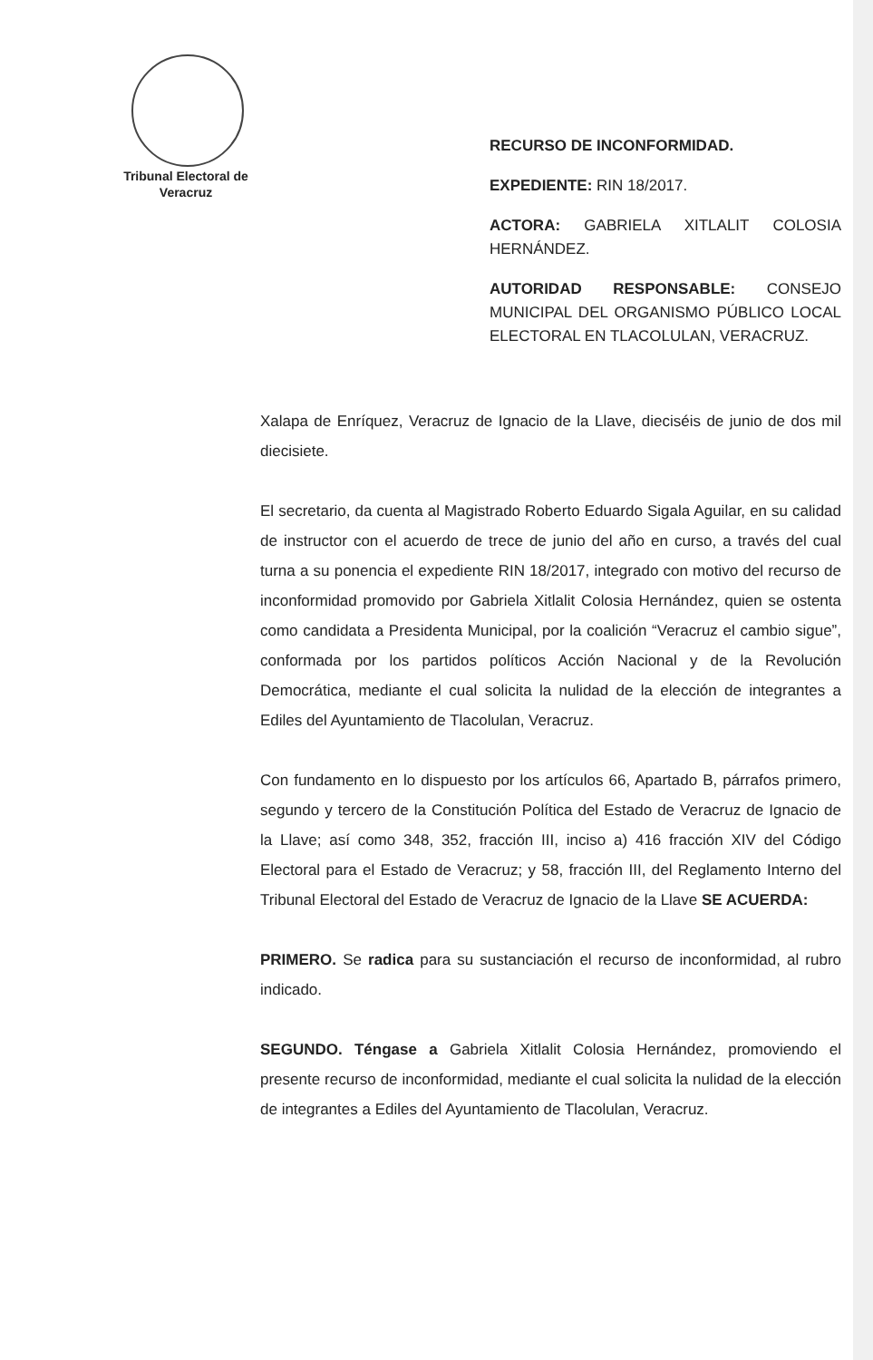Tribunal Electoral de Veracruz
RECURSO DE INCONFORMIDAD.
EXPEDIENTE: RIN 18/2017.
ACTORA: GABRIELA XITLALIT COLOSIA HERNÁNDEZ.
AUTORIDAD RESPONSABLE: CONSEJO MUNICIPAL DEL ORGANISMO PÚBLICO LOCAL ELECTORAL EN TLACOLULAN, VERACRUZ.
Xalapa de Enríquez, Veracruz de Ignacio de la Llave, dieciséis de junio de dos mil diecisiete.
El secretario, da cuenta al Magistrado Roberto Eduardo Sigala Aguilar, en su calidad de instructor con el acuerdo de trece de junio del año en curso, a través del cual turna a su ponencia el expediente RIN 18/2017, integrado con motivo del recurso de inconformidad promovido por Gabriela Xitlalit Colosia Hernández, quien se ostenta como candidata a Presidenta Municipal, por la coalición “Veracruz el cambio sigue”, conformada por los partidos políticos Acción Nacional y de la Revolución Democrática, mediante el cual solicita la nulidad de la elección de integrantes a Ediles del Ayuntamiento de Tlacolulan, Veracruz.
Con fundamento en lo dispuesto por los artículos 66, Apartado B, párrafos primero, segundo y tercero de la Constitución Política del Estado de Veracruz de Ignacio de la Llave; así como 348, 352, fracción III, inciso a) 416 fracción XIV del Código Electoral para el Estado de Veracruz; y 58, fracción III, del Reglamento Interno del Tribunal Electoral del Estado de Veracruz de Ignacio de la Llave SE ACUERDA:
PRIMERO. Se radica para su sustanciación el recurso de inconformidad, al rubro indicado.
SEGUNDO. Téngase a Gabriela Xitlalit Colosia Hernández, promoviendo el presente recurso de inconformidad, mediante el cual solicita la nulidad de la elección de integrantes a Ediles del Ayuntamiento de Tlacolulan, Veracruz.